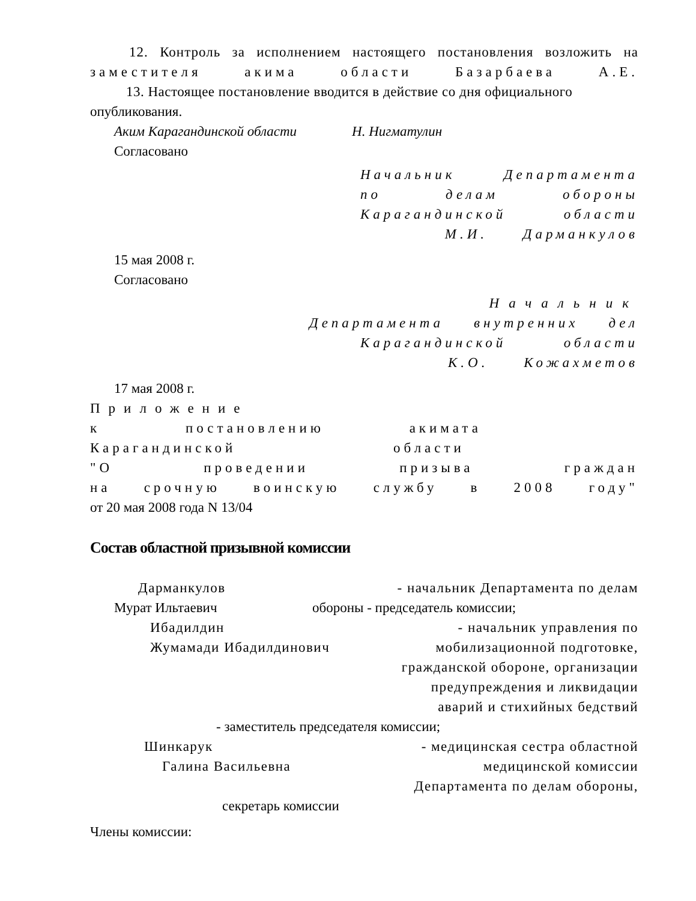12. Контроль за исполнением настоящего постановления возложить на
заместителя акима области Базарбаева А.Е.
13. Настоящее постановление вводится в действие со дня официального
опубликования.
Аким Карагандинской области Н. Нигматулин
Согласовано
Начальник Департамента
по делам обороны
Карагандинской области
М.И. Дарманкулов
15 мая 2008 г.
Согласовано
Начальник
Департамента внутренних дел
Карагандинской области
К.О. Кожахметов
17 мая 2008 г.
Приложение
к постановлению акимата
Карагандинской области
"О проведении призыва граждан
на срочную воинскую службу в 2008 году"
от 20 мая 2008 года N 13/04
Состав областной призывной комиссии
Дарманкулов - начальник Департамента по делам
Мурат Ильтаевич обороны - председатель комиссии;
Ибадилдин - начальник управления по
Жумамади Ибадилдинович мобилизационной подготовке,
гражданской обороне, организации
предупреждения и ликвидации
аварий и стихийных бедствий
- заместитель председателя комиссии;
Шинкарук - медицинская сестра областной
Галина Васильевна медицинской комиссии
Департамента по делам обороны,
секретарь комиссии
Члены комиссии: